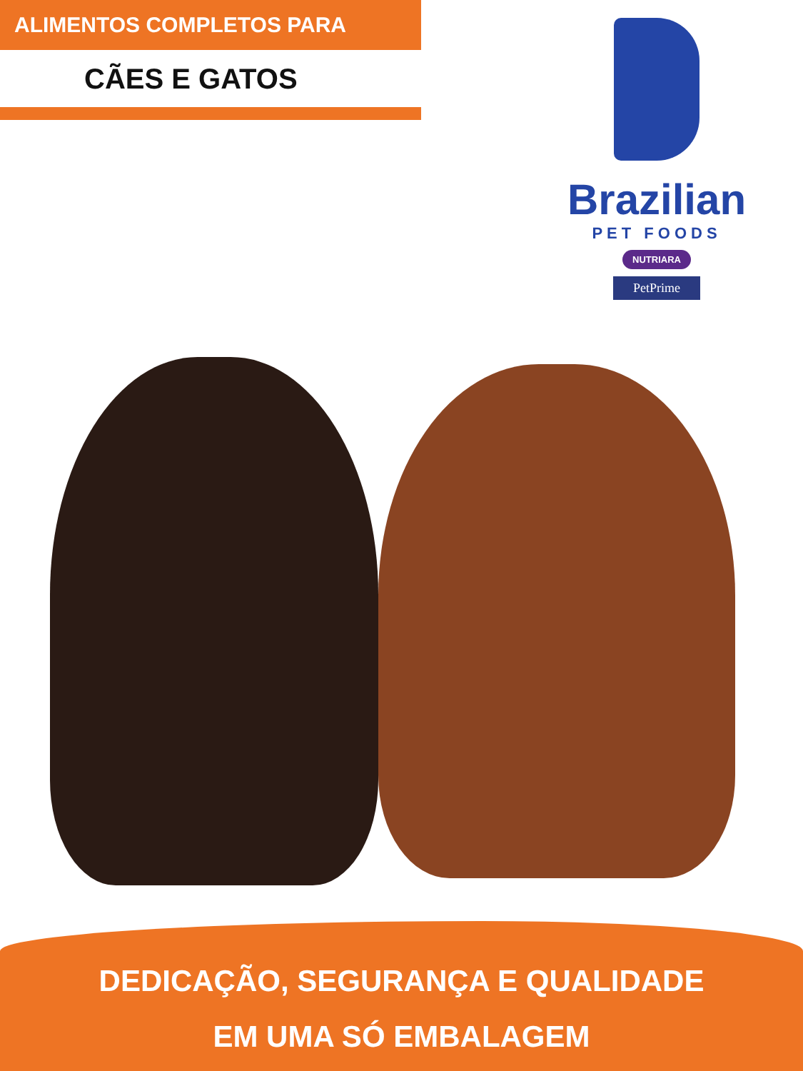ALIMENTOS COMPLETOS PARA
CÃES E GATOS
Brazilian
PET FOODS
NUTRIARA
PetPrime
DEDICAÇÃO, SEGURANÇA E QUALIDADE
EM UMA SÓ EMBALAGEM